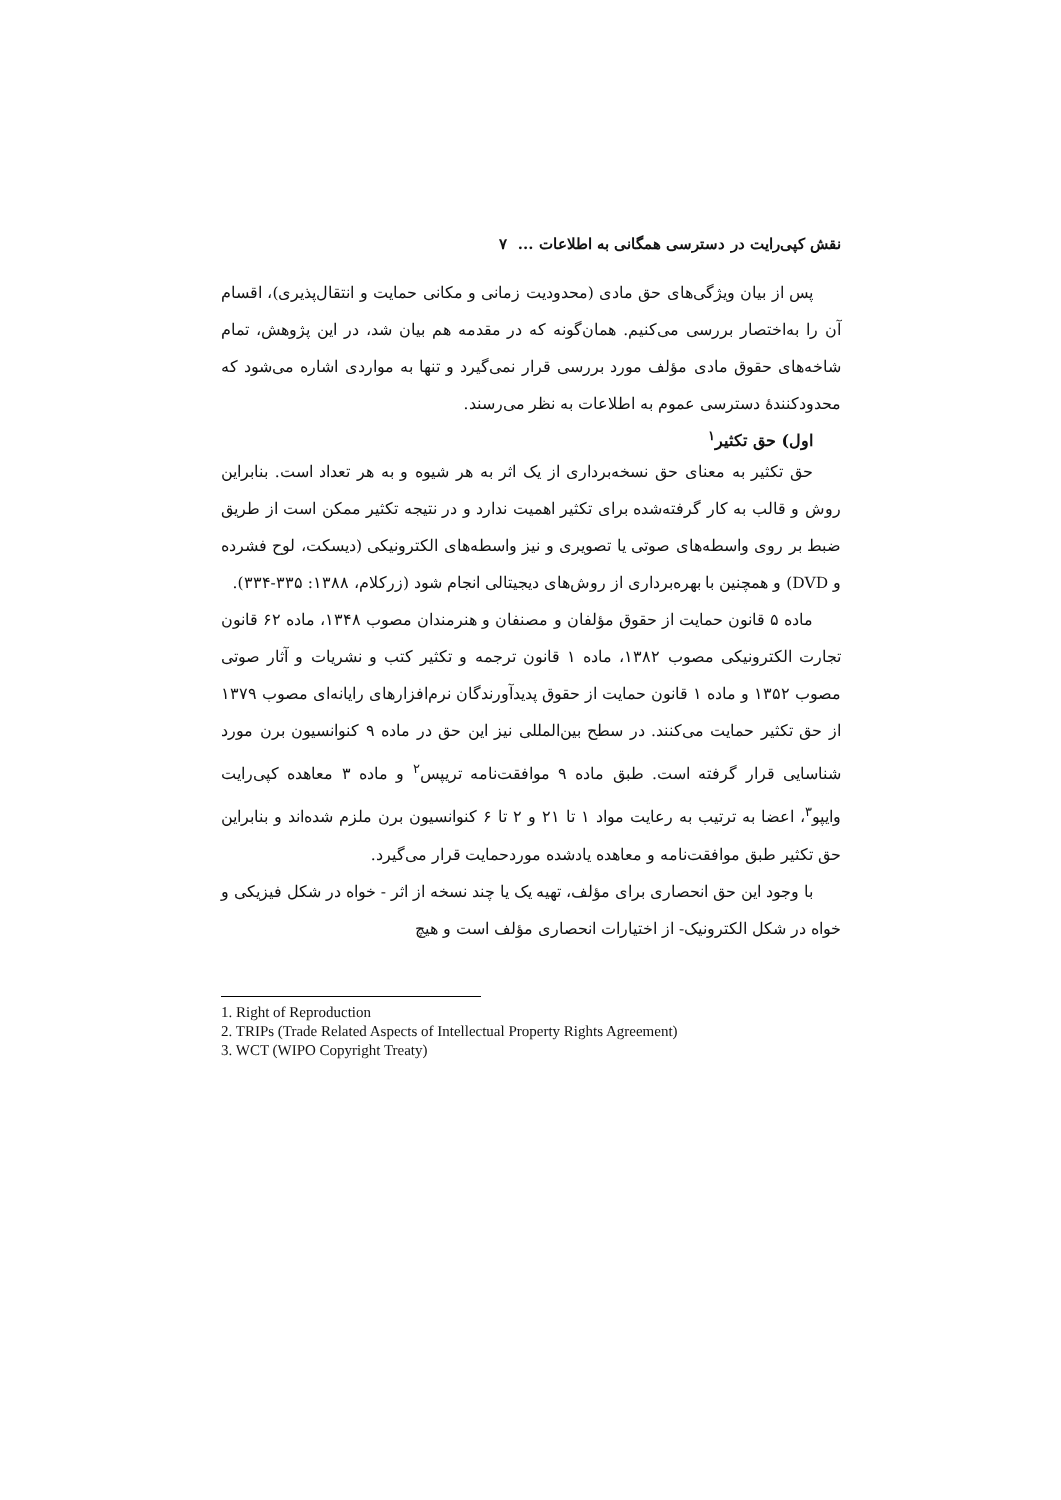نقش کپی‌رایت در دسترسی همگانی به اطلاعات ... ۷
پس از بیان ویژگی‌های حق مادی (محدودیت زمانی و مکانی حمایت و انتقال‌پذیری)، اقسام آن را به‌اختصار بررسی می‌کنیم. همان‌گونه که در مقدمه هم بیان شد، در این پژوهش، تمام شاخه‌های حقوق مادی مؤلف مورد بررسی قرار نمی‌گیرد و تنها به مواردی اشاره می‌شود که محدودکنندهٔ دسترسی عموم به اطلاعات به نظر می‌رسند.
اول) حق تکثیر<sup>۱</sup>
حق تکثیر به معنای حق نسخه‌برداری از یک اثر به هر شیوه و به هر تعداد است. بنابراین روش و قالب به کار گرفته‌شده برای تکثیر اهمیت ندارد و در نتیجه تکثیر ممکن است از طریق ضبط بر روی واسطه‌های صوتی یا تصویری و نیز واسطه‌های الکترونیکی (دیسکت، لوح فشرده و DVD) و همچنین با بهره‌برداری از روش‌های دیجیتالی انجام شود (زرکلام، ۱۳۸۸: ۳۳۵-۳۳۴).
ماده ۵ قانون حمایت از حقوق مؤلفان و مصنفان و هنرمندان مصوب ۱۳۴۸، ماده ۶۲ قانون تجارت الکترونیکی مصوب ۱۳۸۲، ماده ۱ قانون ترجمه و تکثیر کتب و نشریات و آثار صوتی مصوب ۱۳۵۲ و ماده ۱ قانون حمایت از حقوق پدیدآورندگان نرم‌افزارهای رایانه‌ای مصوب ۱۳۷۹ از حق تکثیر حمایت می‌کنند. در سطح بین‌المللی نیز این حق در ماده ۹ کنوانسیون برن مورد شناسایی قرار گرفته است. طبق ماده ۹ موافقت‌نامه تریپس<sup>۲</sup> و ماده ۳ معاهده کپی‌رایت وایپو<sup>۳</sup>، اعضا به ترتیب به رعایت مواد ۱ تا ۲۱ و ۲ تا ۶ کنوانسیون برن ملزم شده‌اند و بنابراین حق تکثیر طبق موافقت‌نامه و معاهده یادشده موردحمایت قرار می‌گیرد.
با وجود این حق انحصاری برای مؤلف، تهیه یک یا چند نسخه از اثر - خواه در شکل فیزیکی و خواه در شکل الکترونیک- از اختیارات انحصاری مؤلف است و هیچ
1. Right of Reproduction
2. TRIPs (Trade Related Aspects of Intellectual Property Rights Agreement)
3. WCT (WIPO Copyright Treaty)